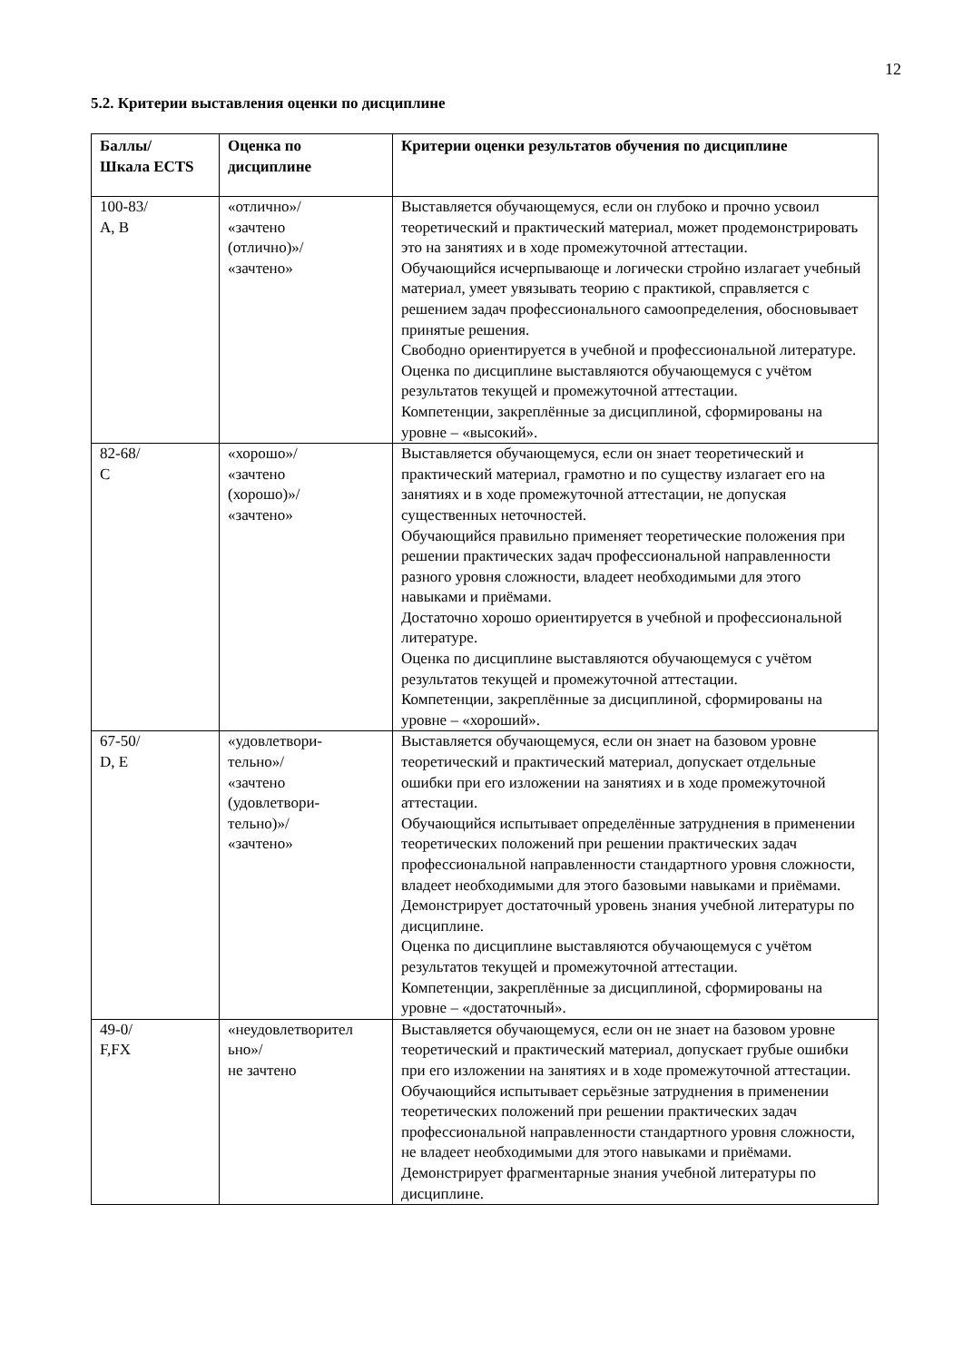12
5.2. Критерии выставления оценки по дисциплине
| Баллы/ Шкала ECTS | Оценка по дисциплине | Критерии оценки результатов обучения по дисциплине |
| --- | --- | --- |
| 100-83/ A, B | «отлично»/ «зачтено (отлично)»/ «зачтено» | Выставляется обучающемуся, если он глубоко и прочно усвоил теоретический и практический материал, может продемонстрировать это на занятиях и в ходе промежуточной аттестации. Обучающийся исчерпывающе и логически стройно излагает учебный материал, умеет увязывать теорию с практикой, справляется с решением задач профессионального самоопределения, обосновывает принятые решения. Свободно ориентируется в учебной и профессиональной литературе. Оценка по дисциплине выставляются обучающемуся с учётом результатов текущей и промежуточной аттестации. Компетенции, закреплённые за дисциплиной, сформированы на уровне – «высокий». |
| 82-68/ C | «хорошо»/ «зачтено (хорошо)»/ «зачтено» | Выставляется обучающемуся, если он знает теоретический и практический материал, грамотно и по существу излагает его на занятиях и в ходе промежуточной аттестации, не допуская существенных неточностей. Обучающийся правильно применяет теоретические положения при решении практических задач профессиональной направленности разного уровня сложности, владеет необходимыми для этого навыками и приёмами. Достаточно хорошо ориентируется в учебной и профессиональной литературе. Оценка по дисциплине выставляются обучающемуся с учётом результатов текущей и промежуточной аттестации. Компетенции, закреплённые за дисциплиной, сформированы на уровне – «хороший». |
| 67-50/ D, E | «удовлетвори- тельно»/ «зачтено (удовлетвори- тельно)»/ «зачтено» | Выставляется обучающемуся, если он знает на базовом уровне теоретический и практический материал, допускает отдельные ошибки при его изложении на занятиях и в ходе промежуточной аттестации. Обучающийся испытывает определённые затруднения в применении теоретических положений при решении практических задач профессиональной направленности стандартного уровня сложности, владеет необходимыми для этого базовыми навыками и приёмами. Демонстрирует достаточный уровень знания учебной литературы по дисциплине. Оценка по дисциплине выставляются обучающемуся с учётом результатов текущей и промежуточной аттестации. Компетенции, закреплённые за дисциплиной, сформированы на уровне – «достаточный». |
| 49-0/ F,FX | «неудовлетворител ьно»/ не зачтено | Выставляется обучающемуся, если он не знает на базовом уровне теоретический и практический материал, допускает грубые ошибки при его изложении на занятиях и в ходе промежуточной аттестации. Обучающийся испытывает серьёзные затруднения в применении теоретических положений при решении практических задач профессиональной направленности стандартного уровня сложности, не владеет необходимыми для этого навыками и приёмами. Демонстрирует фрагментарные знания учебной литературы по дисциплине. |